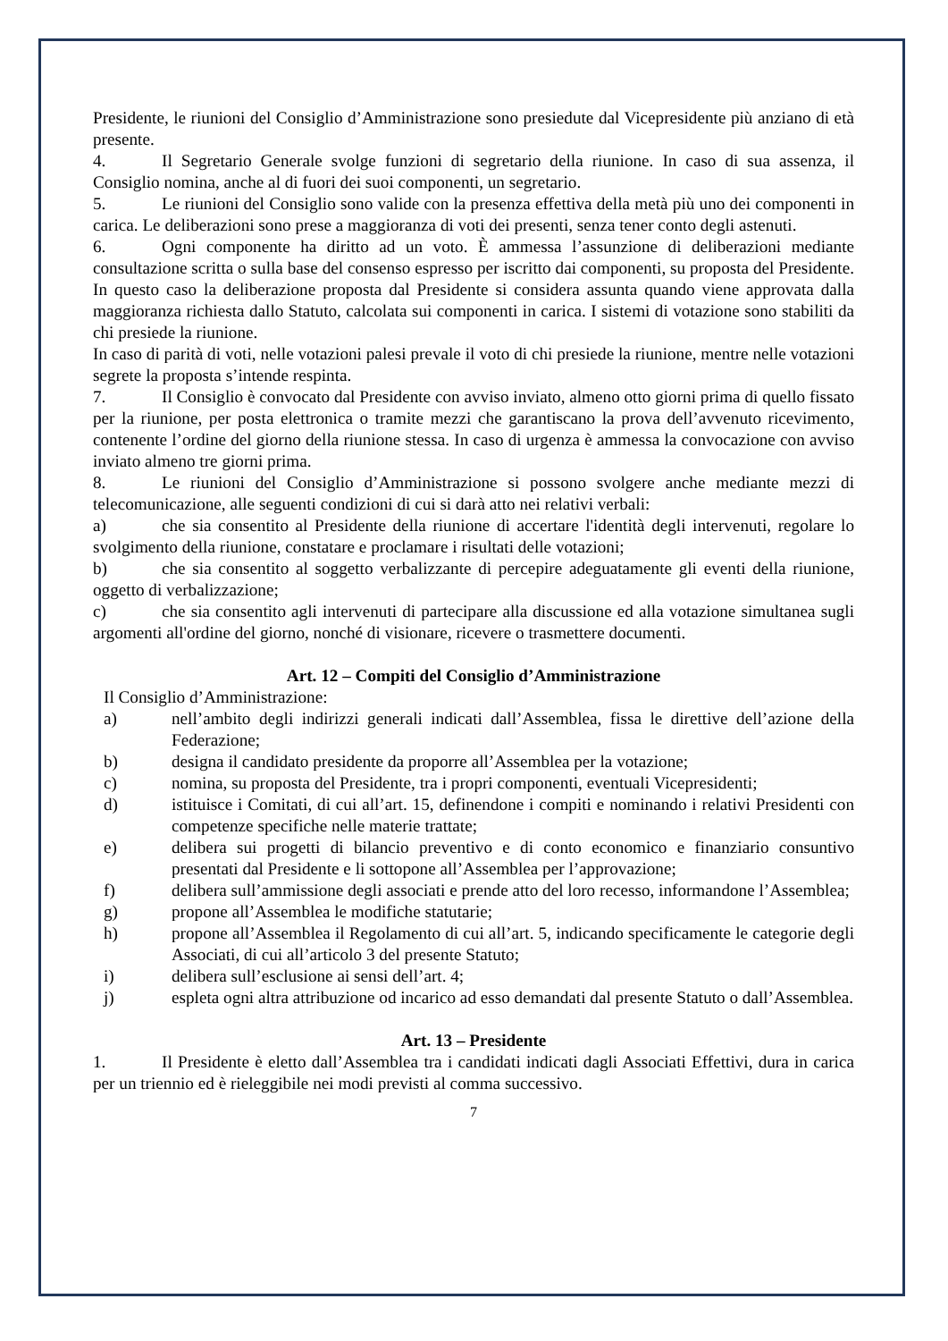Presidente, le riunioni del Consiglio d’Amministrazione sono presiedute dal Vicepresidente più anziano di età presente.
4. Il Segretario Generale svolge funzioni di segretario della riunione. In caso di sua assenza, il Consiglio nomina, anche al di fuori dei suoi componenti, un segretario.
5. Le riunioni del Consiglio sono valide con la presenza effettiva della metà più uno dei componenti in carica. Le deliberazioni sono prese a maggioranza di voti dei presenti, senza tener conto degli astenuti.
6. Ogni componente ha diritto ad un voto. È ammessa l’assunzione di deliberazioni mediante consultazione scritta o sulla base del consenso espresso per iscritto dai componenti, su proposta del Presidente. In questo caso la deliberazione proposta dal Presidente si considera assunta quando viene approvata dalla maggioranza richiesta dallo Statuto, calcolata sui componenti in carica. I sistemi di votazione sono stabiliti da chi presiede la riunione.
In caso di parità di voti, nelle votazioni palesi prevale il voto di chi presiede la riunione, mentre nelle votazioni segrete la proposta s’intende respinta.
7. Il Consiglio è convocato dal Presidente con avviso inviato, almeno otto giorni prima di quello fissato per la riunione, per posta elettronica o tramite mezzi che garantiscano la prova dell’avvenuto ricevimento, contenente l’ordine del giorno della riunione stessa. In caso di urgenza è ammessa la convocazione con avviso inviato almeno tre giorni prima.
8. Le riunioni del Consiglio d’Amministrazione si possono svolgere anche mediante mezzi di telecomunicazione, alle seguenti condizioni di cui si darà atto nei relativi verbali:
a) che sia consentito al Presidente della riunione di accertare l'identità degli intervenuti, regolare lo svolgimento della riunione, constatare e proclamare i risultati delle votazioni;
b) che sia consentito al soggetto verbalizzante di percepire adeguatamente gli eventi della riunione, oggetto di verbalizzazione;
c) che sia consentito agli intervenuti di partecipare alla discussione ed alla votazione simultanea sugli argomenti all'ordine del giorno, nonché di visionare, ricevere o trasmettere documenti.
Art. 12 – Compiti del Consiglio d’Amministrazione
Il Consiglio d’Amministrazione:
a) nell’ambito degli indirizzi generali indicati dall’Assemblea, fissa le direttive dell’azione della Federazione;
b) designa il candidato presidente da proporre all’Assemblea per la votazione;
c) nomina, su proposta del Presidente, tra i propri componenti, eventuali Vicepresidenti;
d) istituisce i Comitati, di cui all’art. 15, definendone i compiti e nominando i relativi Presidenti con competenze specifiche nelle materie trattate;
e) delibera sui progetti di bilancio preventivo e di conto economico e finanziario consuntivo presentati dal Presidente e li sottopone all’Assemblea per l’approvazione;
f) delibera sull’ammissione degli associati e prende atto del loro recesso, informandone l’Assemblea;
g) propone all’Assemblea le modifiche statutarie;
h) propone all’Assemblea il Regolamento di cui all’art. 5, indicando specificamente le categorie degli Associati, di cui all’articolo 3 del presente Statuto;
i) delibera sull’esclusione ai sensi dell’art. 4;
j) espleta ogni altra attribuzione od incarico ad esso demandati dal presente Statuto o dall’Assemblea.
Art. 13 – Presidente
1. Il Presidente è eletto dall’Assemblea tra i candidati indicati dagli Associati Effettivi, dura in carica per un triennio ed è rieleggibile nei modi previsti al comma successivo.
7